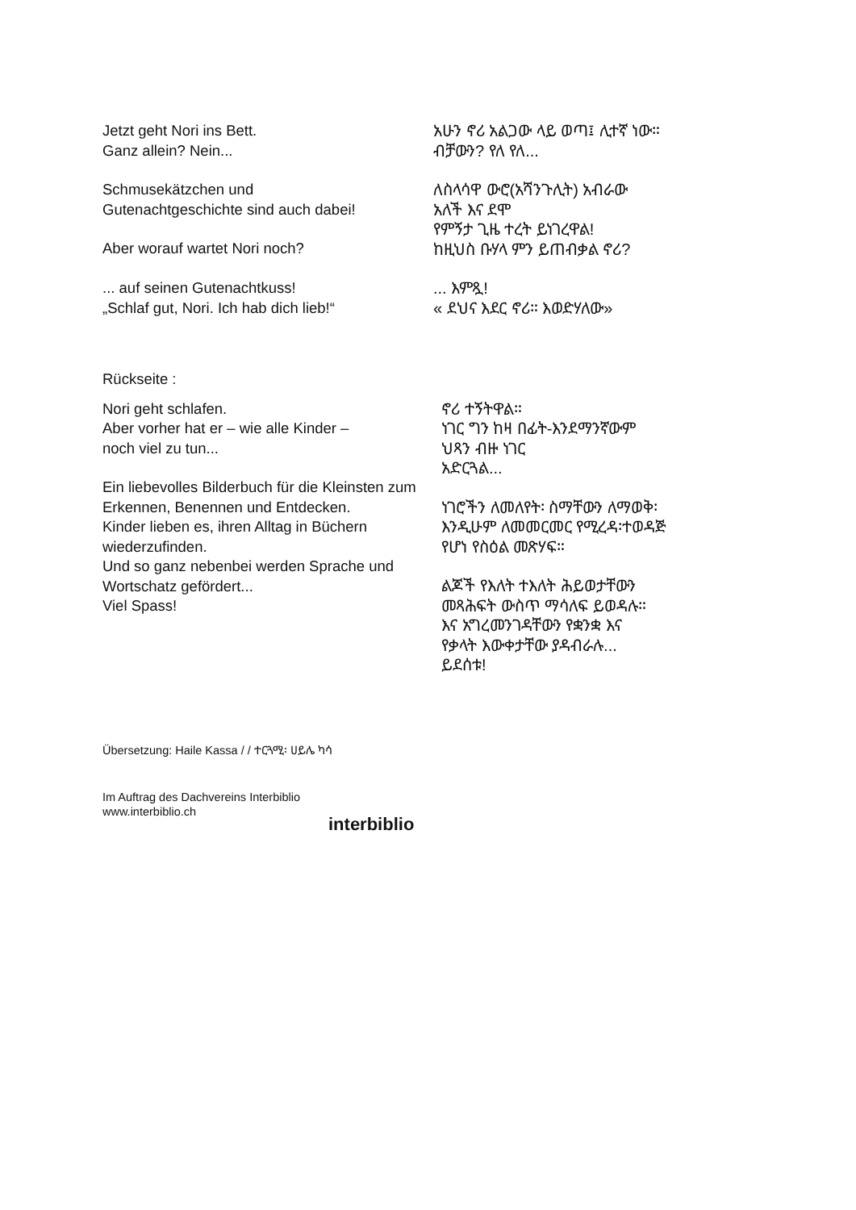Jetzt geht Nori ins Bett.
Ganz allein? Nein...
አሁን ኖሪ አልጋው ላይ ወጣ፤ ሊተኛ ነው።
ብቻውን? የለ የለ...
Schmusekätzchen und
Gutenachtgeschichte sind auch dabei!
Aber worauf wartet Nori noch?
ለስላሳዋ ውሮ(አሻንጉሊት) አብራው
አለች እና ደሞ
የምኝታ ጊዜ ተረት ይነገረዋል!
ከዚህስ ቡሃላ ምን ይጠብቃል ኖሪ?
... auf seinen Gutenachtkuss!
„Schlaf gut, Nori. Ich hab dich lieb!“
... እምጿ!
« ደህና እደር ኖሪ። እወድሃለው»
Rückseite :
Nori geht schlafen.
Aber vorher hat er – wie alle Kinder –
noch viel zu tun...
Ein liebevolles Bilderbuch für die Kleinsten zum Erkennen, Benennen und Entdecken.
Kinder lieben es, ihren Alltag in Büchern wiederzufinden.
Und so ganz nebenbei werden Sprache und Wortschatz gefördert...
Viel Spass!
ኖሪ ተኝትዋል።
ነገር ግን ከዛ በፊት-እንደማንኛውም
ህጻን ብዙ ነገር
አድርጓል...
ነገሮችን ለመለየት፡ ስማቸውን ለማወቅ፡
እንዲሁም ለመመርመር የሚረዳ፡ተወዳጅ
የሆነ የስዕል መጽሃፍ።
ልጆች የእለት ተእለት ሕይወታቸውን
መጻሕፍት ውስጥ ማሳለፍ ይወዳሉ።
እና አግረመንገዳቸውን የቋንቋ እና
የቃላት እውቀታቸው ያዳብራሉ...
ይደሰቱ!
Übersetzung: Haile Kassa / / ተርጓሚ፡ ሀይሌ ካሳ
Im Auftrag des Dachvereins Interbiblio
www.interbiblio.ch
interbiblio